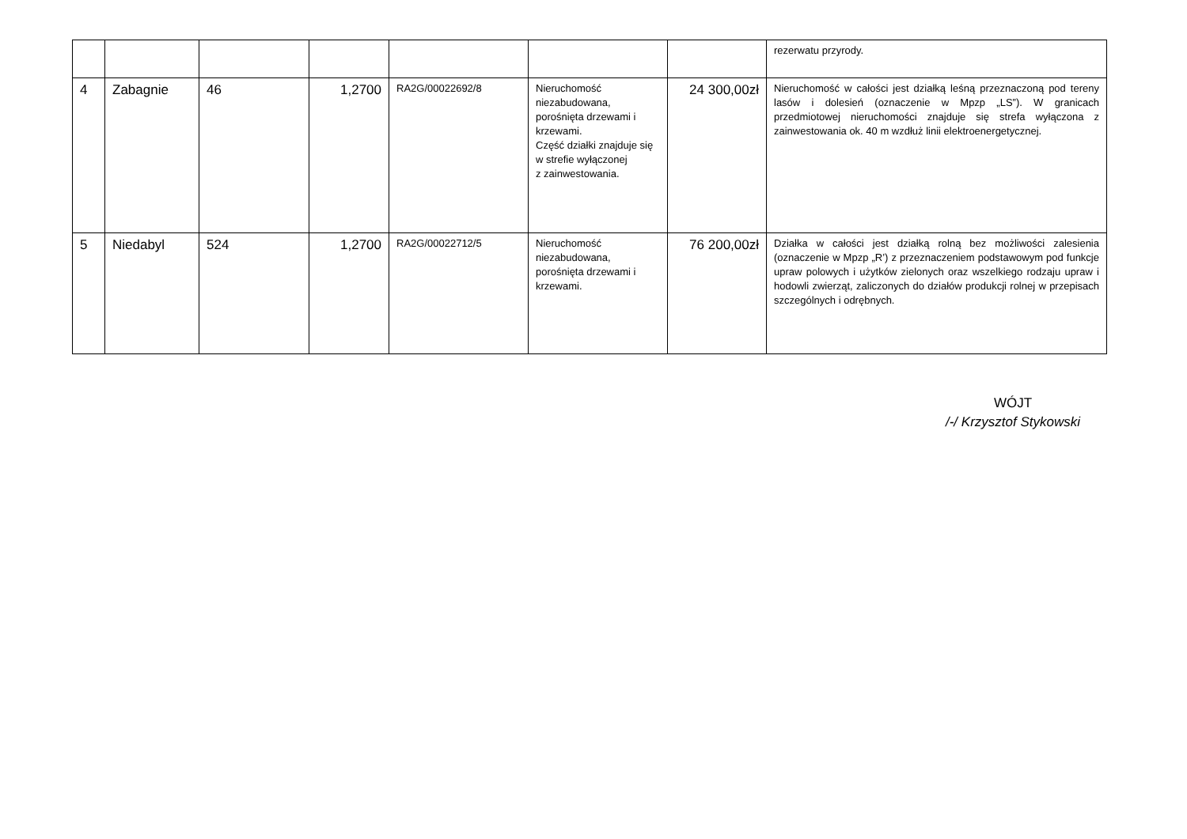| | | | | | | | rezerwatu przyrody. |
| 4 | Zabagnie | 46 | 1,2700 | RA2G/00022692/8 | Nieruchomość niezabudowana, porośnięta drzewami i krzewami. Część działki znajduje się w strefie wyłączonej z zainwestowania. | 24 300,00zł | Nieruchomość w całości jest działką leśną przeznaczoną pod tereny lasów i dolesień (oznaczenie w Mpzp „LS”). W granicach przedmiotowej nieruchomości znajduje się strefa wyłączona z zainwestowania ok. 40 m wzdłuż linii elektroenergetycznej. |
| 5 | Niedabyl | 524 | 1,2700 | RA2G/00022712/5 | Nieruchomość niezabudowana, porośnięta drzewami i krzewami. | 76 200,00zł | Działka w całości jest działką rolną bez możliwości zalesienia (oznaczenie w Mpzp „R’) z przeznaczeniem podstawowym pod funkcje upraw polowych i użytków zielonych oraz wszelkiego rodzaju upraw i hodowli zwierząt, zaliczonych do działów produkcji rolnej w przepisach szczególnych i odrębnych. |
WÓJT
/-/ Krzysztof Stykowski